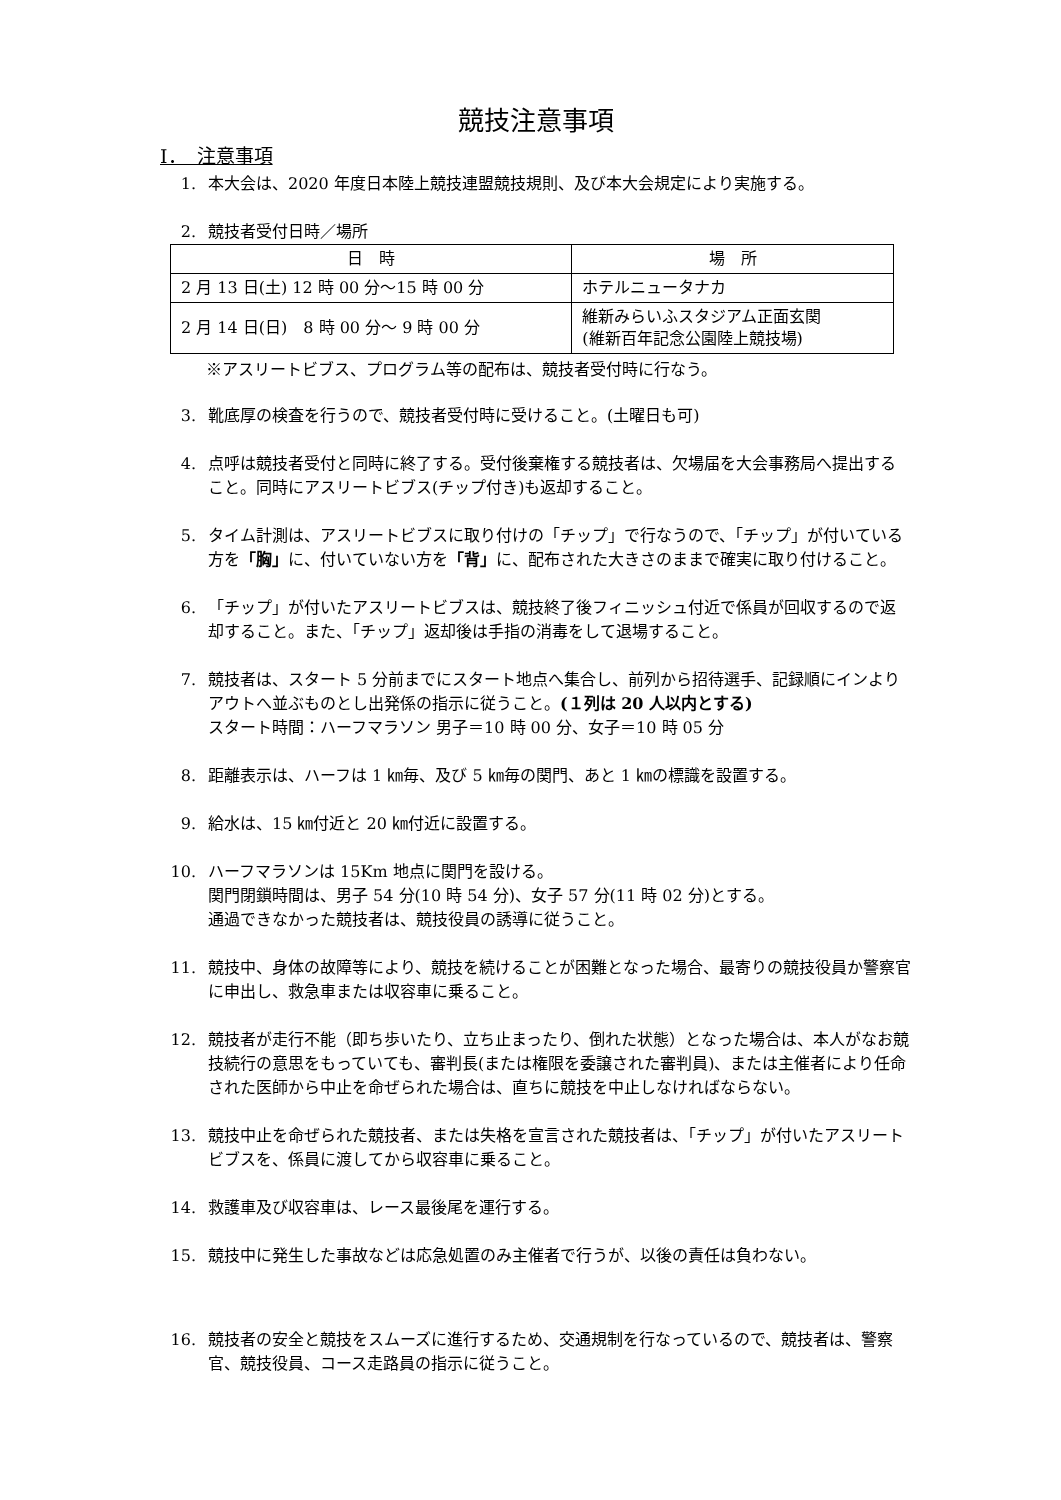競技注意事項
Ⅰ．　注意事項
1. 本大会は、2020 年度日本陸上競技連盟競技規則、及び本大会規定により実施する。
2. 競技者受付日時／場所
| 日 時 | 場 所 |
| --- | --- |
| 2 月 13 日(土) 12 時 00 分～15 時 00 分 | ホテルニュータナカ |
| 2 月 14 日(日) 8 時 00 分～ 9 時 00 分 | 維新みらいふスタジアム正面玄関 (維新百年記念公園陸上競技場) |
※アスリートビブス、プログラム等の配布は、競技者受付時に行なう。
3. 靴底厚の検査を行うので、競技者受付時に受けること。(土曜日も可)
4. 点呼は競技者受付と同時に終了する。受付後棄権する競技者は、欠場届を大会事務局へ提出すること。同時にアスリートビブス(チップ付き)も返却すること。
5. タイム計測は、アスリートビブスに取り付けの「チップ」で行なうので、「チップ」が付いている方を「胸」に、付いていない方を「背」に、配布された大きさのままで確実に取り付けること。
6. 「チップ」が付いたアスリートビブスは、競技終了後フィニッシュ付近で係員が回収するので返却すること。また、「チップ」返却後は手指の消毒をして退場すること。
7. 競技者は、スタート 5 分前までにスタート地点へ集合し、前列から招待選手、記録順にインよりアウトへ並ぶものとし出発係の指示に従うこと。(１列は 20 人以内とする)
スタート時間：ハーフマラソン 男子＝10 時 00 分、女子＝10 時 05 分
8. 距離表示は、ハーフは 1 ㎞毎、及び 5 ㎞毎の関門、あと 1 ㎞の標識を設置する。
9. 給水は、15 ㎞付近と 20 ㎞付近に設置する。
10. ハーフマラソンは 15Km 地点に関門を設ける。
関門閉鎖時間は、男子 54 分(10 時 54 分)、女子 57 分(11 時 02 分)とする。
通過できなかった競技者は、競技役員の誘導に従うこと。
11. 競技中、身体の故障等により、競技を続けることが困難となった場合、最寄りの競技役員か警察官に申出し、救急車または収容車に乗ること。
12. 競技者が走行不能（即ち歩いたり、立ち止まったり、倒れた状態）となった場合は、本人がなお競技続行の意思をもっていても、審判長(または権限を委譲された審判員)、または主催者により任命された医師から中止を命ぜられた場合は、直ちに競技を中止しなければならない。
13. 競技中止を命ぜられた競技者、または失格を宣言された競技者は、「チップ」が付いたアスリートビブスを、係員に渡してから収容車に乗ること。
14. 救護車及び収容車は、レース最後尾を運行する。
15. 競技中に発生した事故などは応急処置のみ主催者で行うが、以後の責任は負わない。
16. 競技者の安全と競技をスムーズに進行するため、交通規制を行なっているので、競技者は、警察官、競技役員、コース走路員の指示に従うこと。